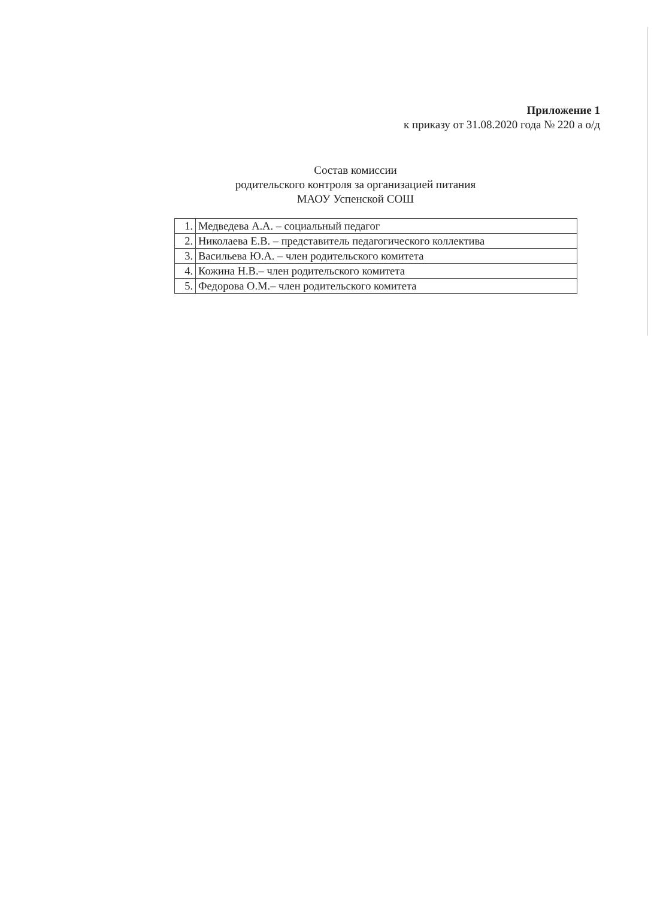Приложение 1
к приказу от 31.08.2020 года № 220 а о/д
Состав комиссии
родительского контроля за организацией питания
МАОУ Успенской СОШ
| 1. | Медведева А.А. – социальный педагог |
| 2. | Николаева Е.В. – представитель педагогического коллектива |
| 3. | Васильева Ю.А. – член родительского комитета |
| 4. | Кожина Н.В.– член родительского комитета |
| 5. | Федорова О.М.– член родительского комитета |